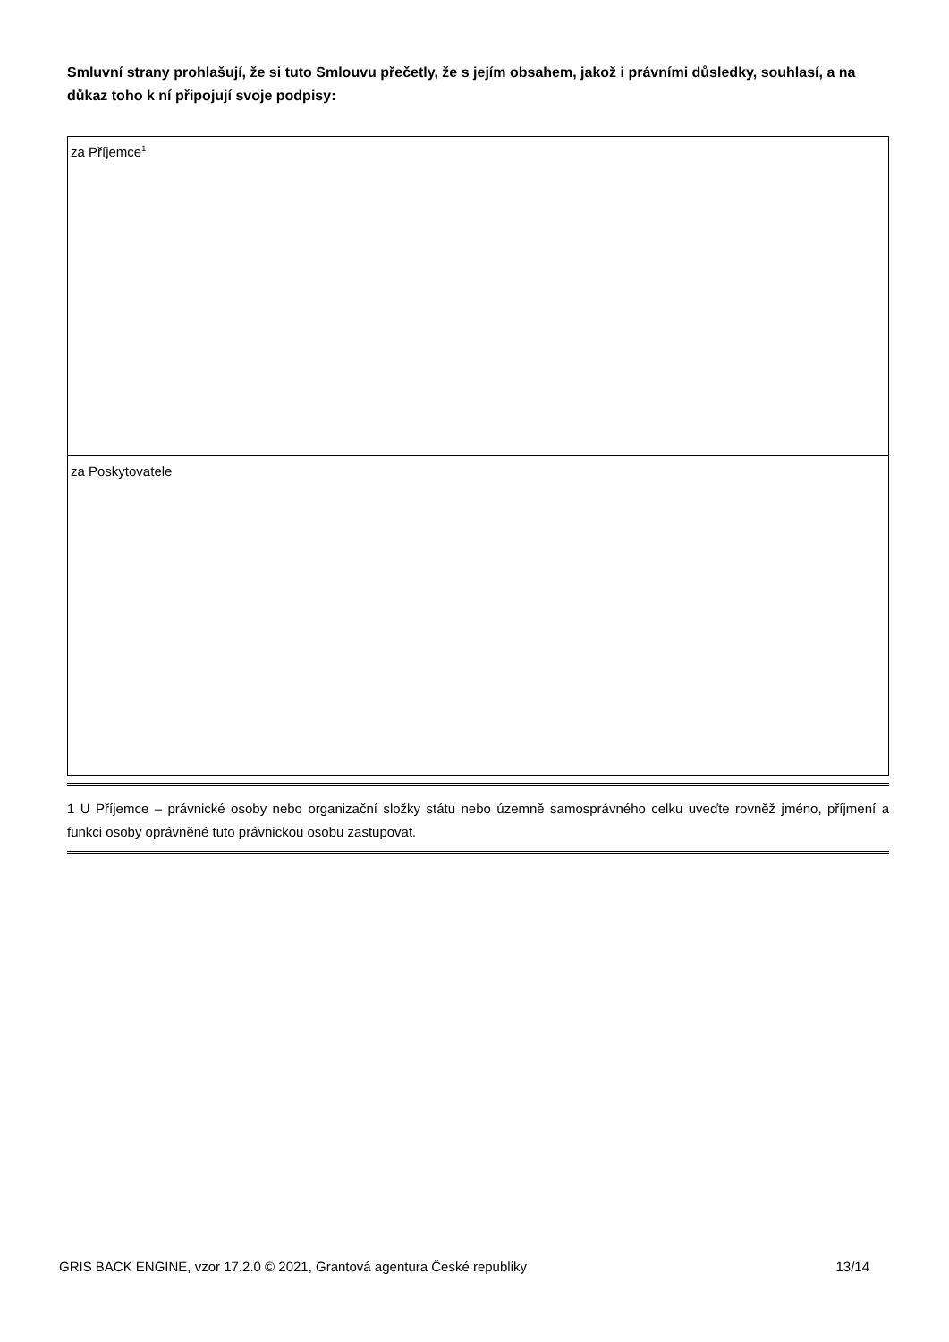Smluvní strany prohlašují, že si tuto Smlouvu přečetly, že s jejím obsahem, jakož i právními důsledky, souhlasí, a na důkaz toho k ní připojují svoje podpisy:
| za Příjemce<sup>1</sup> |
| za Poskytovatele |
1 U Příjemce – právnické osoby nebo organizační složky státu nebo územně samosprávného celku uveďte rovněž jméno, příjmení a funkci osoby oprávněné tuto právnickou osobu zastupovat.
GRIS BACK ENGINE, vzor 17.2.0 © 2021, Grantová agentura České republiky 13/14